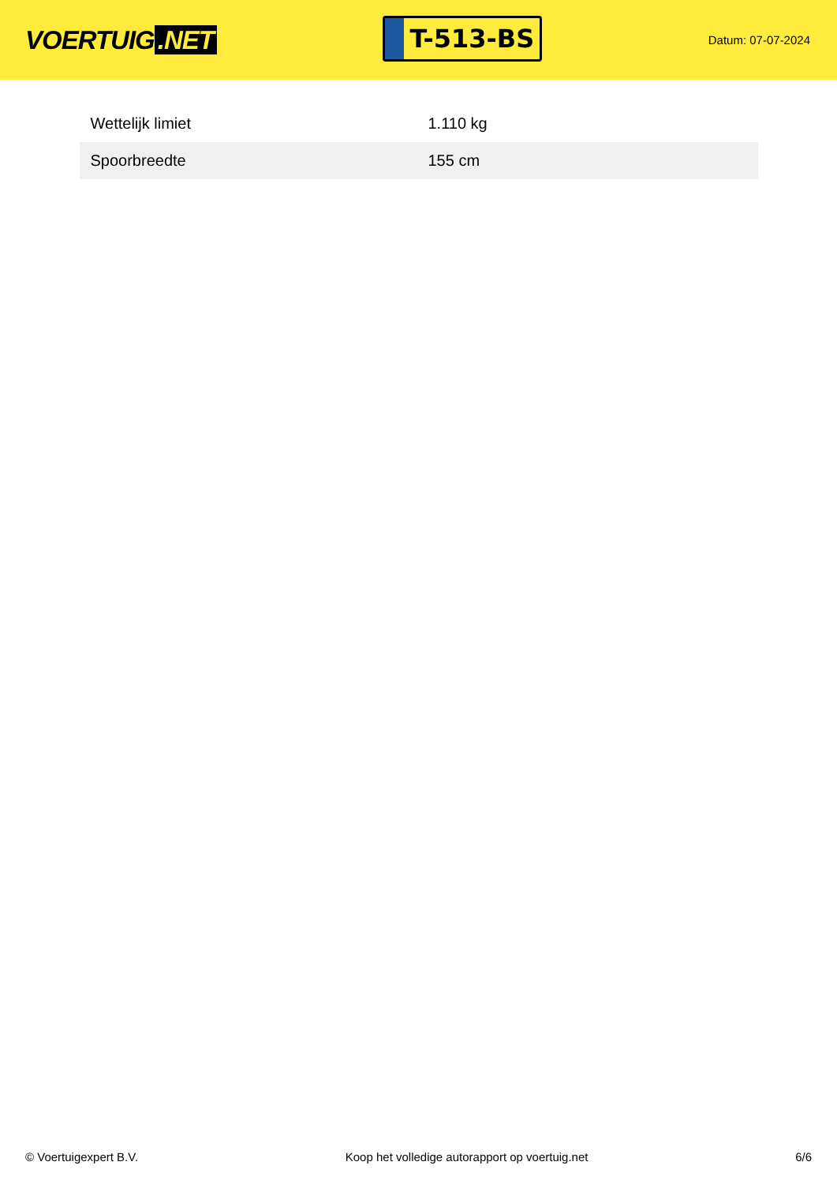VOERTUIG.NET
T-513-BS
Datum: 07-07-2024
| Wettelijk limiet | 1.110 kg |
| Spoorbreedte | 155 cm |
© Voertuigexpert B.V. Koop het volledige autorapport op voertuig.net 6/6